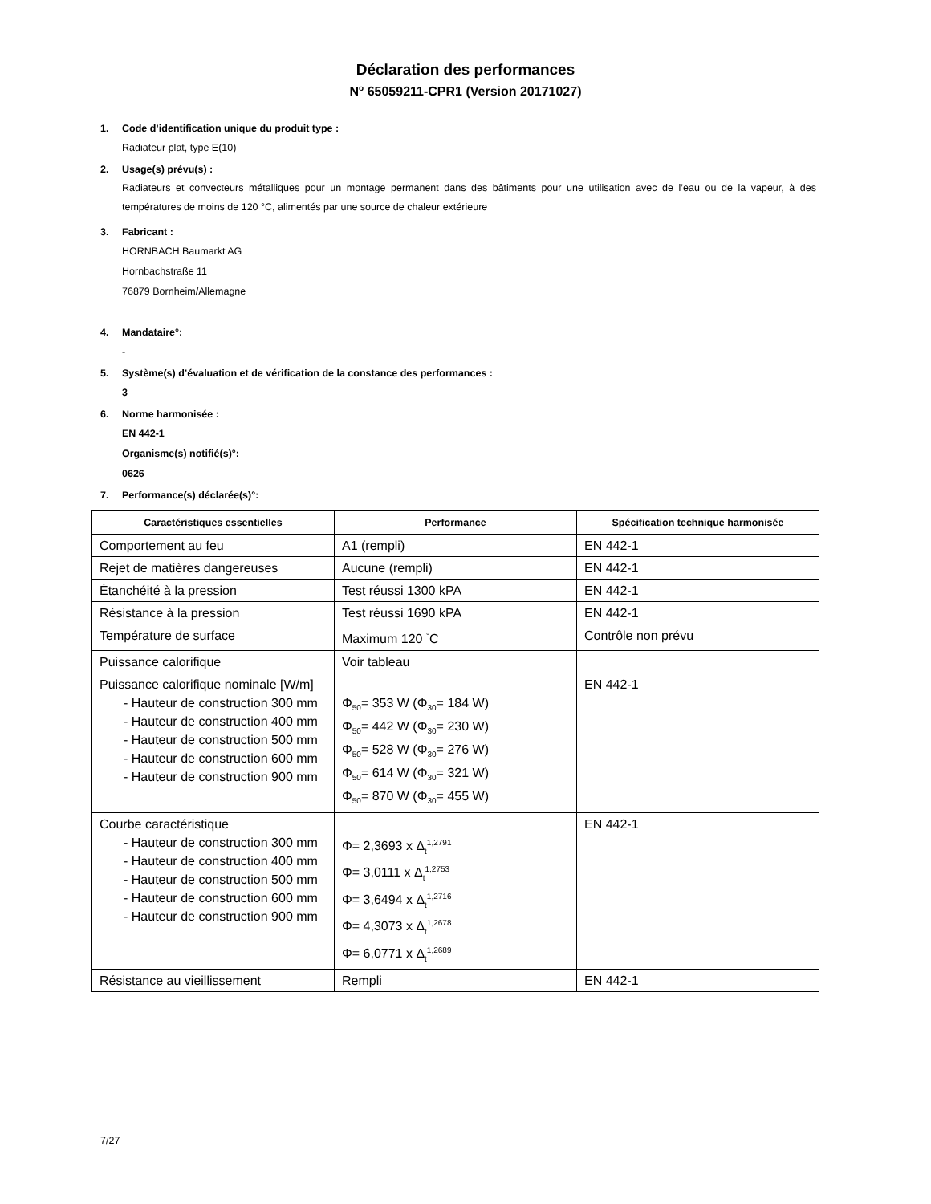Déclaration des performances
N<sup>o</sup> 65059211-CPR1 (Version 20171027)
1. Code d’identification unique du produit type :
Radiateur plat, type E(10)
2. Usage(s) prévu(s) :
Radiateurs et convecteurs métalliques pour un montage permanent dans des bâtiments pour une utilisation avec de l’eau ou de la vapeur, à des températures de moins de 120 °C, alimentés par une source de chaleur extérieure
3. Fabricant :
HORNBACH Baumarkt AG
Hornbachstraße 11
76879 Bornheim/Allemagne
4. Mandataire°:
-
5. Système(s) d’évaluation et de vérification de la constance des performances :
3
6. Norme harmonisée :
EN 442-1
Organisme(s) notifié(s)°:
0626
7. Performance(s) déclarée(s)°:
| Caractéristiques essentielles | Performance | Spécification technique harmonisée |
| --- | --- | --- |
| Comportement au feu | A1 (rempli) | EN 442-1 |
| Rejet de matières dangereuses | Aucune (rempli) | EN 442-1 |
| Étanchéité à la pression | Test réussi 1300 kPA | EN 442-1 |
| Résistance à la pression | Test réussi 1690 kPA | EN 442-1 |
| Température de surface | Maximum 120 <sup>°</sup>C | Contrôle non prévu |
| Puissance calorifique | Voir tableau | |
| Puissance calorifique nominale [W/m] - Hauteur de construction 300 mm - Hauteur de construction 400 mm - Hauteur de construction 500 mm - Hauteur de construction 600 mm - Hauteur de construction 900 mm | Φ<sub>50</sub>= 353 W (Φ<sub>30</sub>= 184 W) Φ<sub>50</sub>= 442 W (Φ<sub>30</sub>= 230 W) Φ<sub>50</sub>= 528 W (Φ<sub>30</sub>= 276 W) Φ<sub>50</sub>= 614 W (Φ<sub>30</sub>= 321 W) Φ<sub>50</sub>= 870 W (Φ<sub>30</sub>= 455 W) | EN 442-1 |
| Courbe caractéristique - Hauteur de construction 300 mm - Hauteur de construction 400 mm - Hauteur de construction 500 mm - Hauteur de construction 600 mm - Hauteur de construction 900 mm | Φ= 2,3693 x Δ<sub>t</sub><sup>1,2791</sup> Φ= 3,0111 x Δ<sub>t</sub><sup>1,2753</sup> Φ= 3,6494 x Δ<sub>t</sub><sup>1,2716</sup> Φ= 4,3073 x Δ<sub>t</sub><sup>1,2678</sup> Φ= 6,0771 x Δ<sub>t</sub><sup>1,2689</sup> | EN 442-1 |
| Résistance au vieillissement | Rempli | EN 442-1 |
7/27